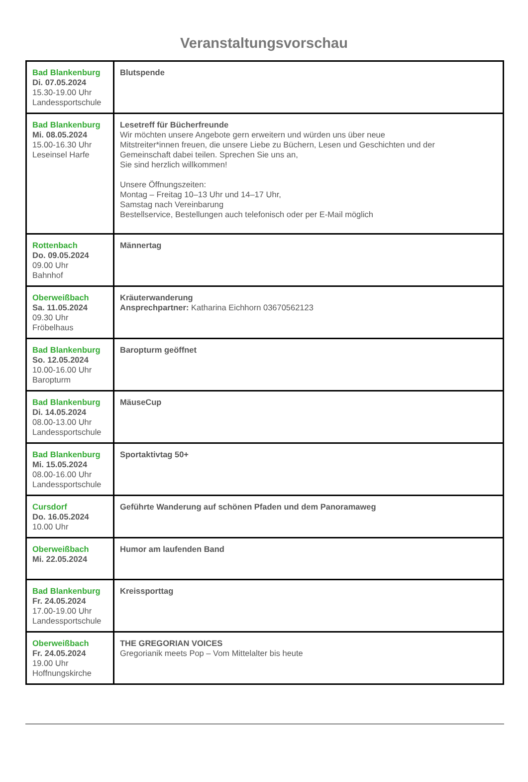Veranstaltungsvorschau
| Bad Blankenburg Di. 07.05.2024 15.30-19.00 Uhr Landessportschule | Blutspende |
| Bad Blankenburg Mi. 08.05.2024 15.00-16.30 Uhr Leseinsel Harfe | Lesetreff für Bücherfreunde Wir möchten unsere Angebote gern erweitern und würden uns über neue Mitstreiter*innen freuen, die unsere Liebe zu Büchern, Lesen und Geschichten und der Gemeinschaft dabei teilen. Sprechen Sie uns an, Sie sind herzlich willkommen! Unsere Öffnungszeiten: Montag – Freitag 10–13 Uhr und 14–17 Uhr, Samstag nach Vereinbarung Bestellservice, Bestellungen auch telefonisch oder per E-Mail möglich |
| Rottenbach Do. 09.05.2024 09.00 Uhr Bahnhof | Männertag |
| Oberweißbach Sa. 11.05.2024 09.30 Uhr Fröbelhaus | Kräuterwanderung Ansprechpartner: Katharina Eichhorn 03670562123 |
| Bad Blankenburg So. 12.05.2024 10.00-16.00 Uhr Baropturm | Baropturm geöffnet |
| Bad Blankenburg Di. 14.05.2024 08.00-13.00 Uhr Landessportschule | MäuseCup |
| Bad Blankenburg Mi. 15.05.2024 08.00-16.00 Uhr Landessportschule | Sportaktivtag 50+ |
| Cursdorf Do. 16.05.2024 10.00 Uhr | Geführte Wanderung auf schönen Pfaden und dem Panoramaweg |
| Oberweißbach Mi. 22.05.2024 | Humor am laufenden Band |
| Bad Blankenburg Fr. 24.05.2024 17.00-19.00 Uhr Landessportschule | Kreissporttag |
| Oberweißbach Fr. 24.05.2024 19.00 Uhr Hoffnungskirche | THE GREGORIAN VOICES Gregorianik meets Pop – Vom Mittelalter bis heute |